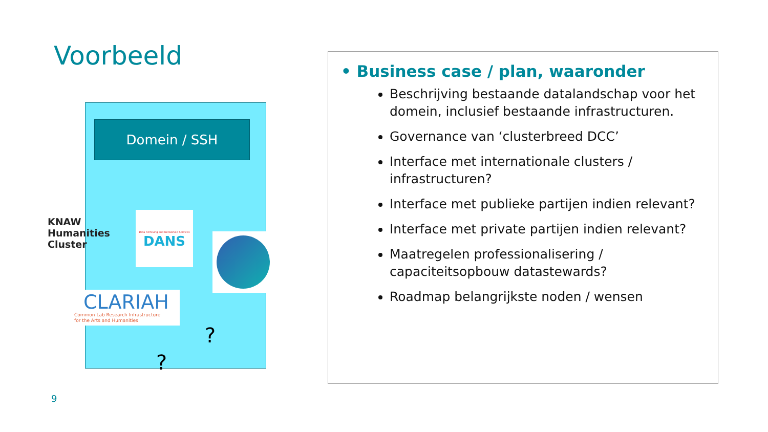Voorbeeld
Domein / SSH
KNAW
Humanities
Cluster
Data Archiving and Networked Services
DANS
CLARIAH
Common Lab Research Infrastructure
for the Arts and Humanities
?
?
9
• Business case / plan, waaronder
Beschrijving bestaande datalandschap voor het domein, inclusief bestaande infrastructuren.
Governance van ‘clusterbreed DCC’
Interface met internationale clusters / infrastructuren?
Interface met publieke partijen indien relevant?
Interface met private partijen indien relevant?
Maatregelen professionalisering / capaciteitsopbouw datastewards?
Roadmap belangrijkste noden / wensen